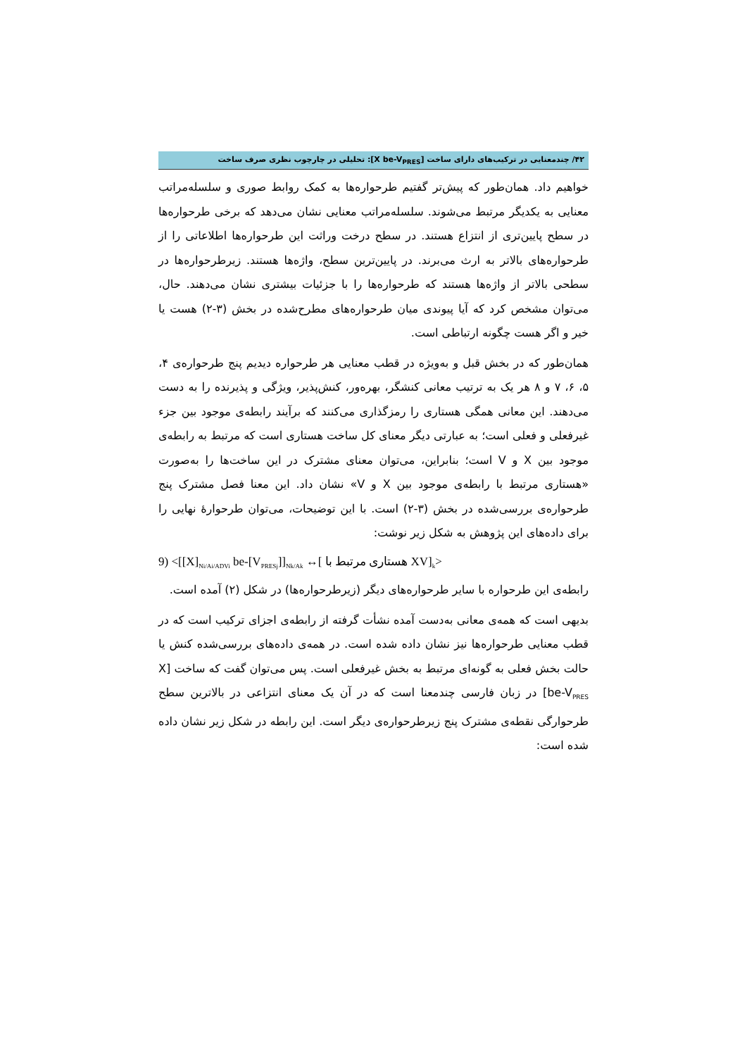۴۲/ چندمعنایی در ترکیب‌های دارای ساخت [X be-V<sub>PRES</sub>]: تحلیلی در چارچوب نظری صرف ساخت
خواهیم داد. همان‌طور که پیش‌تر گفتیم طرحواره‌ها به کمک روابط صوری و سلسله‌مراتب معنایی به یکدیگر مرتبط می‌شوند. سلسله‌مراتب معنایی نشان می‌دهد که برخی طرحواره‌ها در سطح پایین‌تری از انتزاع هستند. در سطح درخت وراثت این طرحواره‌ها اطلاعاتی را از طرحواره‌های بالاتر به ارث می‌برند. در پایین‌ترین سطح، واژه‌ها هستند. زیرطرحواره‌ها در سطحی بالاتر از واژه‌ها هستند که طرحواره‌ها را با جزئیات بیشتری نشان می‌دهند. حال، می‌توان مشخص کرد که آیا پیوندی میان طرحواره‌های مطرح‌شده در بخش (۳-۲) هست یا خیر و اگر هست چگونه ارتباطی است.
همان‌طور که در بخش قبل و به‌ویژه در قطب معنایی هر طرحواره دیدیم پنج طرحواره‌ی ۴، ۵، ۶، ۷ و ۸ هر یک به ترتیب معانی کنشگر، بهره‌ور، کنش‌پذیر، ویژگی و پذیرنده را به دست می‌دهند. این معانی همگی هستاری را رمزگذاری می‌کنند که برآیند رابطه‌ی موجود بین جزء غیرفعلی و فعلی است؛ به عبارتی دیگر معنای کل ساخت هستاری است که مرتبط به رابطه‌ی موجود بین X و V است؛ بنابراین، می‌توان معنای مشترک در این ساخت‌ها را به‌صورت «هستاری مرتبط با رابطه‌ی موجود بین X و V» نشان داد. این معنا فصل مشترک پنج طرحواره‌ی بررسی‌شده در بخش (۳-۲) است. با این توضیحات، می‌توان طرحوارهٔ نهایی را برای داده‌های این پژوهش به شکل زیر نوشت:
9) <[[X]<sub>Ni/Ai/ADVi</sub> be-[V<sub>PRESj</sub>]]<sub>Nk/Ak</sub> ↔[ هستاری مرتبط با XV]<sub>k</sub>>
رابطه‌ی این طرحواره با سایر طرحواره‌های دیگر (زیرطرحواره‌ها) در شکل (۲) آمده است.
بدیهی است که همه‌ی معانی به‌دست آمده نشأت گرفته از رابطه‌ی اجزای ترکیب است که در قطب معنایی طرحواره‌ها نیز نشان داده شده است. در همه‌ی داده‌های بررسی‌شده کنش یا حالت بخش فعلی به گونه‌ای مرتبط به بخش غیرفعلی است. پس می‌توان گفت که ساخت [X be-V<sub>PRES</sub>] در زبان فارسی چندمعنا است که در آن یک معنای انتزاعی در بالاترین سطح طرحوارگی نقطه‌ی مشترک پنج زیرطرحواره‌ی دیگر است. این رابطه در شکل زیر نشان داده شده است: